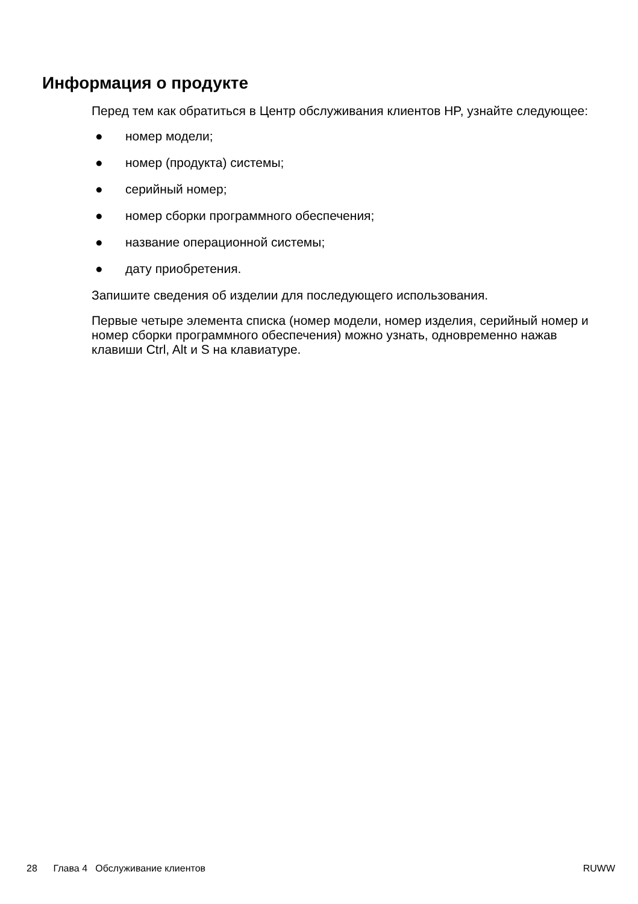Информация о продукте
Перед тем как обратиться в Центр обслуживания клиентов HP, узнайте следующее:
● номер модели;
● номер (продукта) системы;
● серийный номер;
● номер сборки программного обеспечения;
● название операционной системы;
● дату приобретения.
Запишите сведения об изделии для последующего использования.
Первые четыре элемента списка (номер модели, номер изделия, серийный номер и номер сборки программного обеспечения) можно узнать, одновременно нажав клавиши Ctrl, Alt и S на клавиатуре.
28 Глава 4 Обслуживание клиентов RUWW